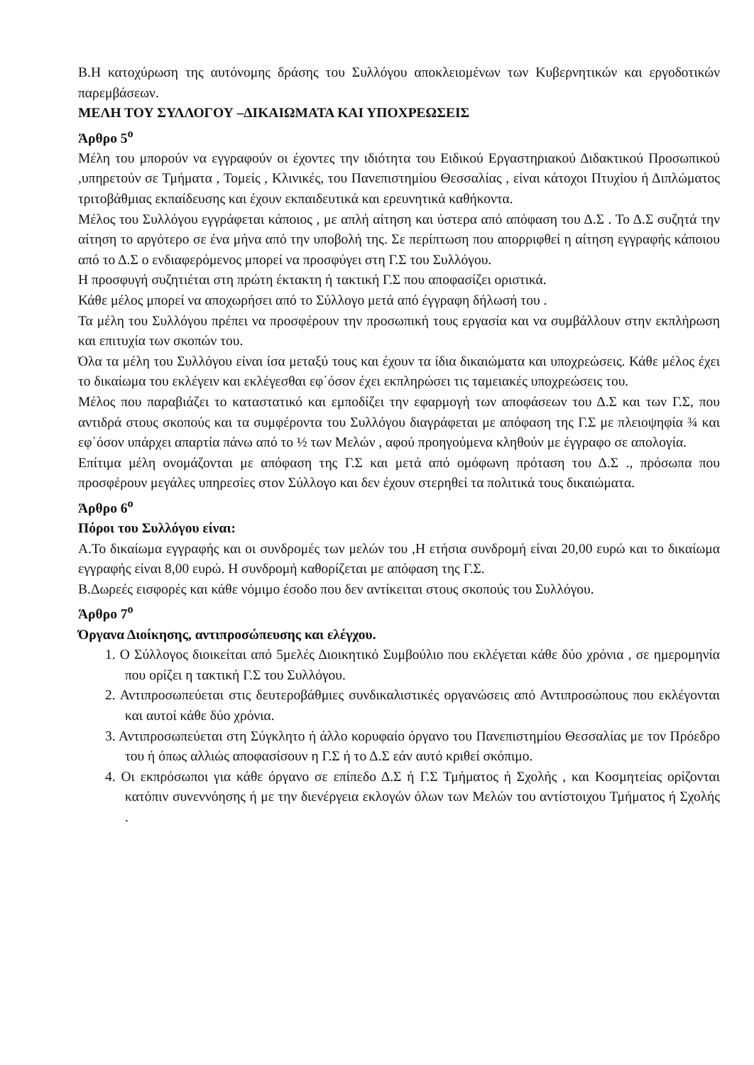Β.Η κατοχύρωση της αυτόνομης δράσης του Συλλόγου αποκλειομένων των Κυβερνητικών και εργοδοτικών παρεμβάσεων.
ΜΕΛΗ ΤΟΥ ΣΥΛΛΟΓΟΥ –ΔΙΚΑΙΩΜΑΤΑ ΚΑΙ ΥΠΟΧΡΕΩΣΕΙΣ
Άρθρο 5<sup>ο</sup>
Μέλη του μπορούν να εγγραφούν οι έχοντες την ιδιότητα του Ειδικού Εργαστηριακού Διδακτικού Προσωπικού ,υπηρετούν σε Τμήματα , Τομείς , Κλινικές, του Πανεπιστημίου Θεσσαλίας , είναι κάτοχοι Πτυχίου ή Διπλώματος τριτοβάθμιας εκπαίδευσης και έχουν εκπαιδευτικά και ερευνητικά καθήκοντα.
Μέλος του Συλλόγου εγγράφεται κάποιος , με απλή αίτηση και ύστερα από απόφαση του Δ.Σ . Το Δ.Σ συζητά την αίτηση το αργότερο σε ένα μήνα από την υποβολή της. Σε περίπτωση που απορριφθεί η αίτηση εγγραφής κάποιου από το Δ.Σ ο ενδιαφερόμενος μπορεί να προσφύγει στη Γ.Σ του Συλλόγου.
Η προσφυγή συζητιέται στη πρώτη έκτακτη ή τακτική Γ.Σ που αποφασίζει οριστικά.
Κάθε μέλος μπορεί να αποχωρήσει από το Σύλλογο μετά από έγγραφη δήλωσή του .
Τα μέλη του Συλλόγου πρέπει να προσφέρουν την προσωπική τους εργασία και να συμβάλλουν στην εκπλήρωση και επιτυχία των σκοπών του.
Όλα τα μέλη του Συλλόγου είναι ίσα μεταξύ τους και έχουν τα ίδια δικαιώματα και υποχρεώσεις. Κάθε μέλος έχει το δικαίωμα του εκλέγειν και εκλέγεσθαι εφ΄όσον έχει εκπληρώσει τις ταμειακές υποχρεώσεις του.
Μέλος που παραβιάζει το καταστατικό και εμποδίζει την εφαρμογή των αποφάσεων του Δ.Σ και των Γ.Σ, που αντιδρά στους σκοπούς και τα συμφέροντα του Συλλόγου διαγράφεται με απόφαση της Γ.Σ με πλειοψηφία ¾ και εφ΄όσον υπάρχει απαρτία πάνω από το ½ των Μελών , αφού προηγούμενα κληθούν με έγγραφο σε απολογία.
Επίτιμα μέλη ονομάζονται με απόφαση της Γ.Σ και μετά από ομόφωνη πρόταση του Δ.Σ ., πρόσωπα που προσφέρουν μεγάλες υπηρεσίες στον Σύλλογο και δεν έχουν στερηθεί τα πολιτικά τους δικαιώματα.
Άρθρο 6<sup>ο</sup>
Πόροι του Συλλόγου είναι:
Α.Το δικαίωμα εγγραφής και οι συνδρομές των μελών του ,Η ετήσια συνδρομή είναι 20,00 ευρώ και το δικαίωμα εγγραφής είναι 8,00 ευρώ. Η συνδρομή καθορίζεται με απόφαση της Γ.Σ.
Β.Δωρεές εισφορές και κάθε νόμιμο έσοδο που δεν αντίκειται στους σκοπούς του Συλλόγου.
Άρθρο 7<sup>ο</sup>
Όργανα Διοίκησης, αντιπροσώπευσης και ελέγχου.
1. Ο Σύλλογος διοικείται από 5μελές Διοικητικό Συμβούλιο που εκλέγεται κάθε δύο χρόνια , σε ημερομηνία που ορίζει η τακτική Γ.Σ του Συλλόγου.
2. Αντιπροσωπεύεται στις δευτεροβάθμιες συνδικαλιστικές οργανώσεις από Αντιπροσώπους που εκλέγονται και αυτοί κάθε δύο χρόνια.
3. Αντιπροσωπεύεται στη Σύγκλητο ή άλλο κορυφαίο όργανο του Πανεπιστημίου Θεσσαλίας με τον Πρόεδρο του ή όπως αλλιώς αποφασίσουν η Γ.Σ ή το Δ.Σ εάν αυτό κριθεί σκόπιμο.
4. Οι εκπρόσωποι για κάθε όργανο σε επίπεδο Δ.Σ ή Γ.Σ Τμήματος ή Σχολής , και Κοσμητείας ορίζονται κατόπιν συνεννόησης ή με την διενέργεια εκλογών όλων των Μελών του αντίστοιχου Τμήματος ή Σχολής .